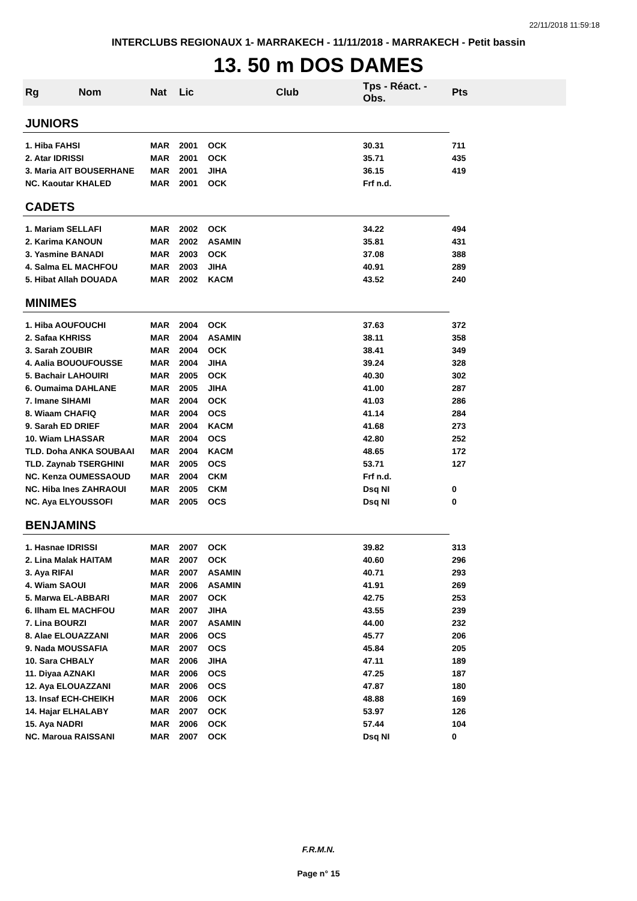22/11/2018 11:59:18
INTERCLUBS REGIONAUX 1- MARRAKECH - 11/11/2018 - MARRAKECH - Petit bassin
13. 50 m DOS DAMES
| Rg Nom | Nat | Lic | Club | Tps - Réact. - Obs. | Pts |
| --- | --- | --- | --- | --- | --- |
| JUNIORS | | | | | |
| 1. Hiba FAHSI | MAR | 2001 | OCK | 30.31 | 711 |
| 2. Atar IDRISSI | MAR | 2001 | OCK | 35.71 | 435 |
| 3. Maria AIT BOUSERHANE | MAR | 2001 | JIHA | 36.15 | 419 |
| NC. Kaoutar KHALED | MAR | 2001 | OCK | Frf n.d. | |
| CADETS | | | | | |
| 1. Mariam SELLAFI | MAR | 2002 | OCK | 34.22 | 494 |
| 2. Karima KANOUN | MAR | 2002 | ASAMIN | 35.81 | 431 |
| 3. Yasmine BANADI | MAR | 2003 | OCK | 37.08 | 388 |
| 4. Salma EL MACHFOU | MAR | 2003 | JIHA | 40.91 | 289 |
| 5. Hibat Allah DOUADA | MAR | 2002 | KACM | 43.52 | 240 |
| MINIMES | | | | | |
| 1. Hiba AOUFOUCHI | MAR | 2004 | OCK | 37.63 | 372 |
| 2. Safaa KHRISS | MAR | 2004 | ASAMIN | 38.11 | 358 |
| 3. Sarah ZOUBIR | MAR | 2004 | OCK | 38.41 | 349 |
| 4. Aalia BOUOUFOUSSE | MAR | 2004 | JIHA | 39.24 | 328 |
| 5. Bachair LAHOUIRI | MAR | 2005 | OCK | 40.30 | 302 |
| 6. Oumaima DAHLANE | MAR | 2005 | JIHA | 41.00 | 287 |
| 7. Imane SIHAMI | MAR | 2004 | OCK | 41.03 | 286 |
| 8. Wiaam CHAFIQ | MAR | 2004 | OCS | 41.14 | 284 |
| 9. Sarah ED DRIEF | MAR | 2004 | KACM | 41.68 | 273 |
| 10. Wiam LHASSAR | MAR | 2004 | OCS | 42.80 | 252 |
| TLD. Doha ANKA SOUBAAI | MAR | 2004 | KACM | 48.65 | 172 |
| TLD. Zaynab TSERGHINI | MAR | 2005 | OCS | 53.71 | 127 |
| NC. Kenza OUMESSAOUD | MAR | 2004 | CKM | Frf n.d. | |
| NC. Hiba Ines ZAHRAOUI | MAR | 2005 | CKM | Dsq NI | 0 |
| NC. Aya ELYOUSSOFI | MAR | 2005 | OCS | Dsq NI | 0 |
| BENJAMINS | | | | | |
| 1. Hasnae IDRISSI | MAR | 2007 | OCK | 39.82 | 313 |
| 2. Lina Malak HAITAM | MAR | 2007 | OCK | 40.60 | 296 |
| 3. Aya RIFAI | MAR | 2007 | ASAMIN | 40.71 | 293 |
| 4. Wiam SAOUI | MAR | 2006 | ASAMIN | 41.91 | 269 |
| 5. Marwa EL-ABBARI | MAR | 2007 | OCK | 42.75 | 253 |
| 6. Ilham EL MACHFOU | MAR | 2007 | JIHA | 43.55 | 239 |
| 7. Lina BOURZI | MAR | 2007 | ASAMIN | 44.00 | 232 |
| 8. Alae ELOUAZZANI | MAR | 2006 | OCS | 45.77 | 206 |
| 9. Nada MOUSSAFIA | MAR | 2007 | OCS | 45.84 | 205 |
| 10. Sara CHBALY | MAR | 2006 | JIHA | 47.11 | 189 |
| 11. Diyaa AZNAKI | MAR | 2006 | OCS | 47.25 | 187 |
| 12. Aya ELOUAZZANI | MAR | 2006 | OCS | 47.87 | 180 |
| 13. Insaf ECH-CHEIKH | MAR | 2006 | OCK | 48.88 | 169 |
| 14. Hajar ELHALABY | MAR | 2007 | OCK | 53.97 | 126 |
| 15. Aya NADRI | MAR | 2006 | OCK | 57.44 | 104 |
| NC. Maroua RAISSANI | MAR | 2007 | OCK | Dsq NI | 0 |
F.R.M.N.
Page n° 15